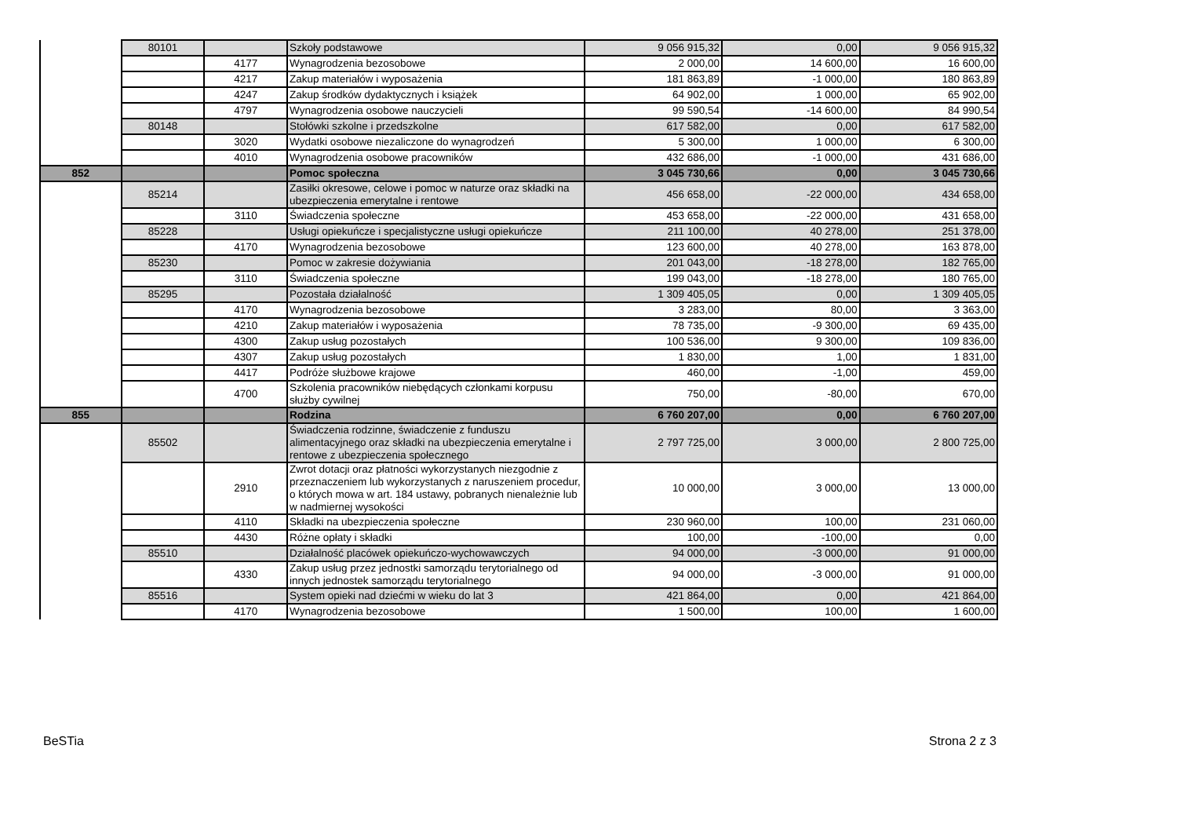| | 80101 | | Szkoły podstawowe | 9 056 915,32 | 0,00 | 9 056 915,32 |
| | | 4177 | Wynagrodzenia bezosobowe | 2 000,00 | 14 600,00 | 16 600,00 |
| | | 4217 | Zakup materiałów i wyposażenia | 181 863,89 | -1 000,00 | 180 863,89 |
| | | 4247 | Zakup środków dydaktycznych i książek | 64 902,00 | 1 000,00 | 65 902,00 |
| | | 4797 | Wynagrodzenia osobowe nauczycieli | 99 590,54 | -14 600,00 | 84 990,54 |
| | 80148 | | Stołówki szkolne i przedszkolne | 617 582,00 | 0,00 | 617 582,00 |
| | | 3020 | Wydatki osobowe niezaliczone do wynagrodzeń | 5 300,00 | 1 000,00 | 6 300,00 |
| | | 4010 | Wynagrodzenia osobowe pracowników | 432 686,00 | -1 000,00 | 431 686,00 |
| 852 | | | Pomoc społeczna | 3 045 730,66 | 0,00 | 3 045 730,66 |
| | 85214 | | Zasiłki okresowe, celowe i pomoc w naturze oraz składki na ubezpieczenia emerytalne i rentowe | 456 658,00 | -22 000,00 | 434 658,00 |
| | | 3110 | Świadczenia społeczne | 453 658,00 | -22 000,00 | 431 658,00 |
| | 85228 | | Usługi opiekuńcze i specjalistyczne usługi opiekuńcze | 211 100,00 | 40 278,00 | 251 378,00 |
| | | 4170 | Wynagrodzenia bezosobowe | 123 600,00 | 40 278,00 | 163 878,00 |
| | 85230 | | Pomoc w zakresie dożywiania | 201 043,00 | -18 278,00 | 182 765,00 |
| | | 3110 | Świadczenia społeczne | 199 043,00 | -18 278,00 | 180 765,00 |
| | 85295 | | Pozostała działalność | 1 309 405,05 | 0,00 | 1 309 405,05 |
| | | 4170 | Wynagrodzenia bezosobowe | 3 283,00 | 80,00 | 3 363,00 |
| | | 4210 | Zakup materiałów i wyposażenia | 78 735,00 | -9 300,00 | 69 435,00 |
| | | 4300 | Zakup usług pozostałych | 100 536,00 | 9 300,00 | 109 836,00 |
| | | 4307 | Zakup usług pozostałych | 1 830,00 | 1,00 | 1 831,00 |
| | | 4417 | Podróże służbowe krajowe | 460,00 | -1,00 | 459,00 |
| | | 4700 | Szkolenia pracowników niebędących członkami korpusu służby cywilnej | 750,00 | -80,00 | 670,00 |
| 855 | | | Rodzina | 6 760 207,00 | 0,00 | 6 760 207,00 |
| | 85502 | | Świadczenia rodzinne, świadczenie z funduszu alimentacyjnego oraz składki na ubezpieczenia emerytalne i rentowe z ubezpieczenia społecznego | 2 797 725,00 | 3 000,00 | 2 800 725,00 |
| | | 2910 | Zwrot dotacji oraz płatności wykorzystanych niezgodnie z przeznaczeniem lub wykorzystanych z naruszeniem procedur, o których mowa w art. 184 ustawy, pobranych nienależnie lub w nadmiernej wysokości | 10 000,00 | 3 000,00 | 13 000,00 |
| | | 4110 | Składki na ubezpieczenia społeczne | 230 960,00 | 100,00 | 231 060,00 |
| | | 4430 | Różne opłaty i składki | 100,00 | -100,00 | 0,00 |
| | 85510 | | Działalność placówek opiekuńczo-wychowawczych | 94 000,00 | -3 000,00 | 91 000,00 |
| | | 4330 | Zakup usług przez jednostki samorządu terytorialnego od innych jednostek samorządu terytorialnego | 94 000,00 | -3 000,00 | 91 000,00 |
| | 85516 | | System opieki nad dziećmi w wieku do lat 3 | 421 864,00 | 0,00 | 421 864,00 |
| | | 4170 | Wynagrodzenia bezosobowe | 1 500,00 | 100,00 | 1 600,00 |
BeSTia Strona 2 z 3